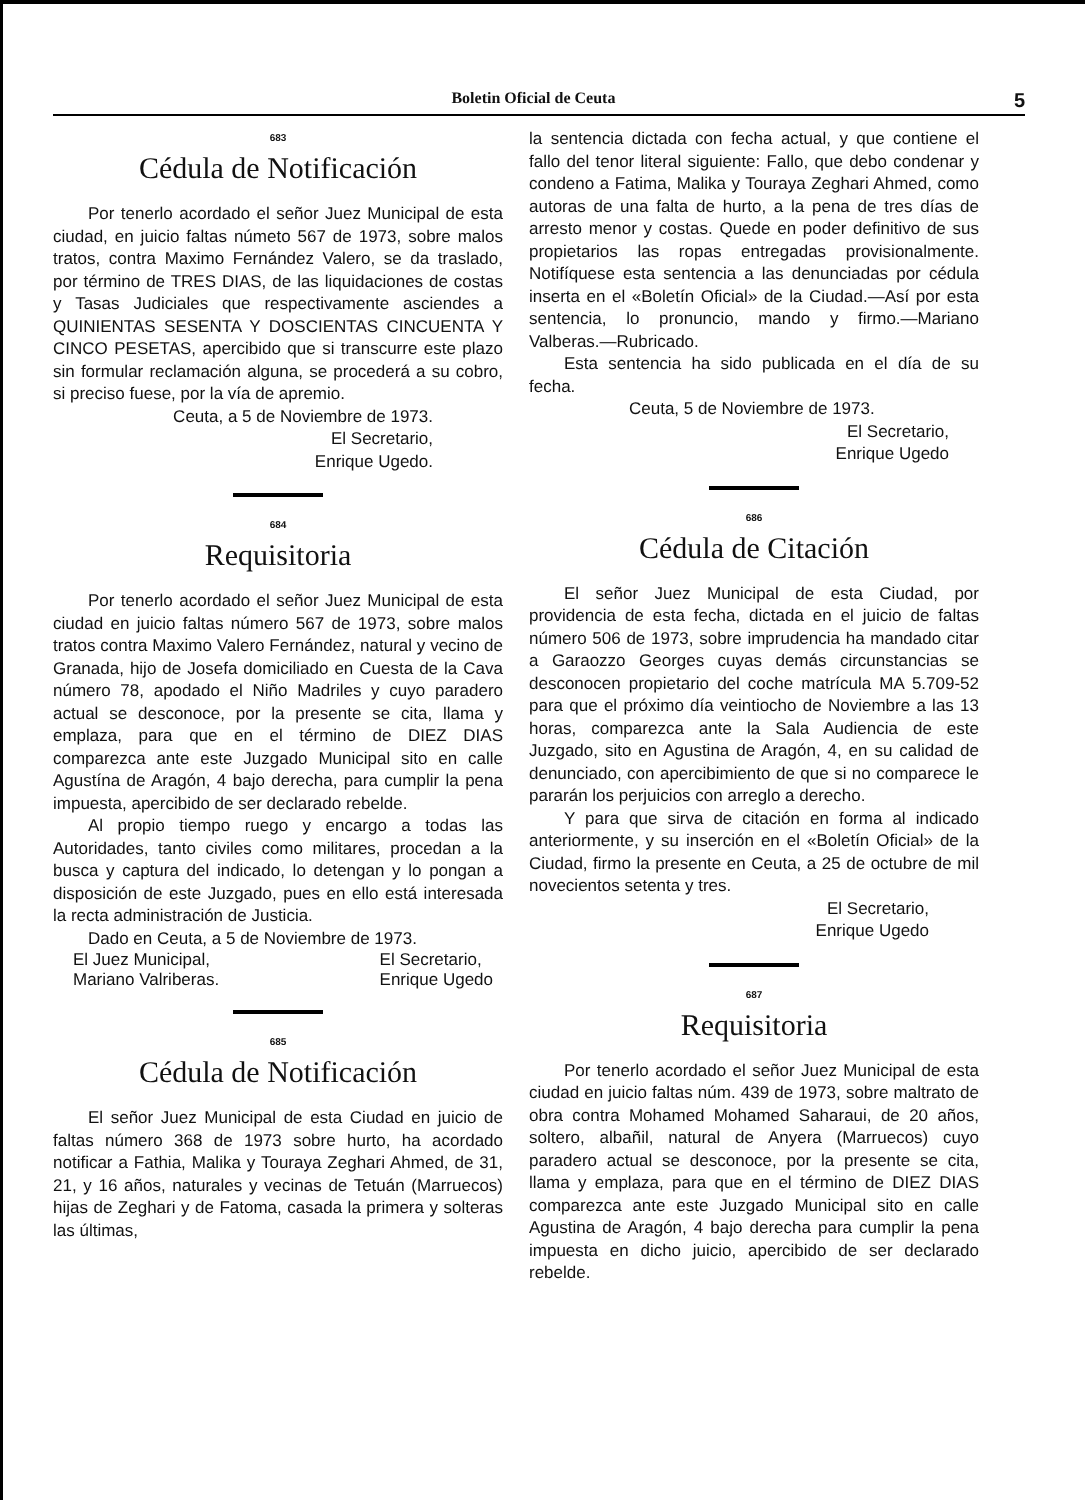Boletin Oficial de Ceuta 5
683
Cédula de Notificación
Por tenerlo acordado el señor Juez Municipal de esta ciudad, en juicio faltas númeto 567 de 1973, sobre malos tratos, contra Maximo Fernández Valero, se da traslado, por término de TRES DIAS, de las liquidaciones de costas y Tasas Judiciales que respectivamente asciendes a QUINIENTAS SESENTA Y DOSCIENTAS CINCUENTA Y CINCO PESETAS, apercibido que si transcurre este plazo sin formular reclamación alguna, se procederá a su cobro, si preciso fuese, por la vía de apremio.
Ceuta, a 5 de Noviembre de 1973.
El Secretario,
Enrique Ugedo.
684
Requisitoria
Por tenerlo acordado el señor Juez Municipal de esta ciudad en juicio faltas número 567 de 1973, sobre malos tratos contra Maximo Valero Fernández, natural y vecino de Granada, hijo de Josefa domiciliado en Cuesta de la Cava número 78, apodado el Niño Madriles y cuyo paradero actual se desconoce, por la presente se cita, llama y emplaza, para que en el término de DIEZ DIAS comparezca ante este Juzgado Municipal sito en calle Agustína de Aragón, 4 bajo derecha, para cumplir la pena impuesta, apercibido de ser declarado rebelde.
Al propio tiempo ruego y encargo a todas las Autoridades, tanto civiles como militares, procedan a la busca y captura del indicado, lo detengan y lo pongan a disposición de este Juzgado, pues en ello está interesada la recta administración de Justicia.
Dado en Ceuta, a 5 de Noviembre de 1973.
El Juez Municipal,
Mariano Valriberas. El Secretario,
Enrique Ugedo
685
Cédula de Notificación
El señor Juez Municipal de esta Ciudad en juicio de faltas número 368 de 1973 sobre hurto, ha acordado notificar a Fathia, Malika y Touraya Zeghari Ahmed, de 31, 21, y 16 años, naturales y vecinas de Tetuán (Marruecos) hijas de Zeghari y de Fatoma, casada la primera y solteras las últimas,
la sentencia dictada con fecha actual, y que contiene el fallo del tenor literal siguiente: Fallo, que debo condenar y condeno a Fatima, Malika y Touraya Zeghari Ahmed, como autoras de una falta de hurto, a la pena de tres días de arresto menor y costas. Quede en poder definitivo de sus propietarios las ropas entregadas provisionalmente. Notifíquese esta sentencia a las denunciadas por cédula inserta en el «Boletín Oficial» de la Ciudad.—Así por esta sentencia, lo pronuncio, mando y firmo.—Mariano Valberas.—Rubricado.
Esta sentencia ha sido publicada en el día de su fecha.
Ceuta, 5 de Noviembre de 1973.
El Secretario,
Enrique Ugedo
686
Cédula de Citación
El señor Juez Municipal de esta Ciudad, por providencia de esta fecha, dictada en el juicio de faltas número 506 de 1973, sobre imprudencia ha mandado citar a Garaozzo Georges cuyas demás circunstancias se desconocen propietario del coche matrícula MA 5.709-52 para que el próximo día veintiocho de Noviembre a las 13 horas, comparezca ante la Sala Audiencia de este Juzgado, sito en Agustina de Aragón, 4, en su calidad de denunciado, con apercibimiento de que si no comparece le pararán los perjuicios con arreglo a derecho.
Y para que sirva de citación en forma al indicado anteriormente, y su inserción en el «Boletín Oficial» de la Ciudad, firmo la presente en Ceuta, a 25 de octubre de mil novecientos setenta y tres.
El Secretario,
Enrique Ugedo
687
Requisitoria
Por tenerlo acordado el señor Juez Municipal de esta ciudad en juicio faltas núm. 439 de 1973, sobre maltrato de obra contra Mohamed Mohamed Saharaui, de 20 años, soltero, albañil, natural de Anyera (Marruecos) cuyo paradero actual se desconoce, por la presente se cita, llama y emplaza, para que en el término de DIEZ DIAS comparezca ante este Juzgado Municipal sito en calle Agustina de Aragón, 4 bajo derecha para cumplir la pena impuesta en dicho juicio, apercibido de ser declarado rebelde.